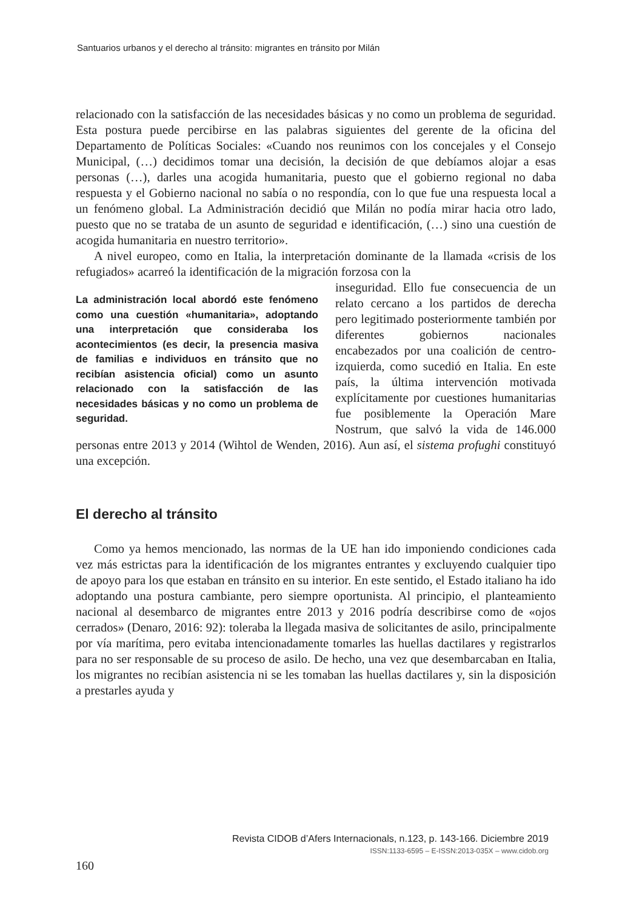Santuarios urbanos y el derecho al tránsito: migrantes en tránsito por Milán
relacionado con la satisfacción de las necesidades básicas y no como un problema de seguridad. Esta postura puede percibirse en las palabras siguientes del gerente de la oficina del Departamento de Políticas Sociales: «Cuando nos reunimos con los concejales y el Consejo Municipal, (…) decidimos tomar una decisión, la decisión de que debíamos alojar a esas personas (…), darles una acogida humanitaria, puesto que el gobierno regional no daba respuesta y el Gobierno nacional no sabía o no respondía, con lo que fue una respuesta local a un fenómeno global. La Administración decidió que Milán no podía mirar hacia otro lado, puesto que no se trataba de un asunto de seguridad e identificación, (…) sino una cuestión de acogida humanitaria en nuestro territorio».
A nivel europeo, como en Italia, la interpretación dominante de la llamada «crisis de los refugiados» acarreó la identificación de la migración forzosa con la
La administración local abordó este fenómeno como una cuestión «humanitaria», adoptando una interpretación que consideraba los acontecimientos (es decir, la presencia masiva de familias e individuos en tránsito que no recibían asistencia oficial) como un asunto relacionado con la satisfacción de las necesidades básicas y no como un problema de seguridad.
inseguridad. Ello fue consecuencia de un relato cercano a los partidos de derecha pero legitimado posteriormente también por diferentes gobiernos nacionales encabezados por una coalición de centro-izquierda, como sucedió en Italia. En este país, la última intervención motivada explícitamente por cuestiones humanitarias fue posiblemente la Operación Mare Nostrum, que salvó la vida de 146.000 personas entre 2013 y 2014 (Wihtol de Wenden, 2016). Aun así, el sistema profughi constituyó una excepción.
El derecho al tránsito
Como ya hemos mencionado, las normas de la UE han ido imponiendo condiciones cada vez más estrictas para la identificación de los migrantes entrantes y excluyendo cualquier tipo de apoyo para los que estaban en tránsito en su interior. En este sentido, el Estado italiano ha ido adoptando una postura cambiante, pero siempre oportunista. Al principio, el planteamiento nacional al desembarco de migrantes entre 2013 y 2016 podría describirse como de «ojos cerrados» (Denaro, 2016: 92): toleraba la llegada masiva de solicitantes de asilo, principalmente por vía marítima, pero evitaba intencionadamente tomarles las huellas dactilares y registrarlos para no ser responsable de su proceso de asilo. De hecho, una vez que desembarcaban en Italia, los migrantes no recibían asistencia ni se les tomaban las huellas dactilares y, sin la disposición a prestarles ayuda y
Revista CIDOB d’Afers Internacionals, n.123, p. 143-166. Diciembre 2019
ISSN:1133-6595 – E-ISSN:2013-035X – www.cidob.org
160